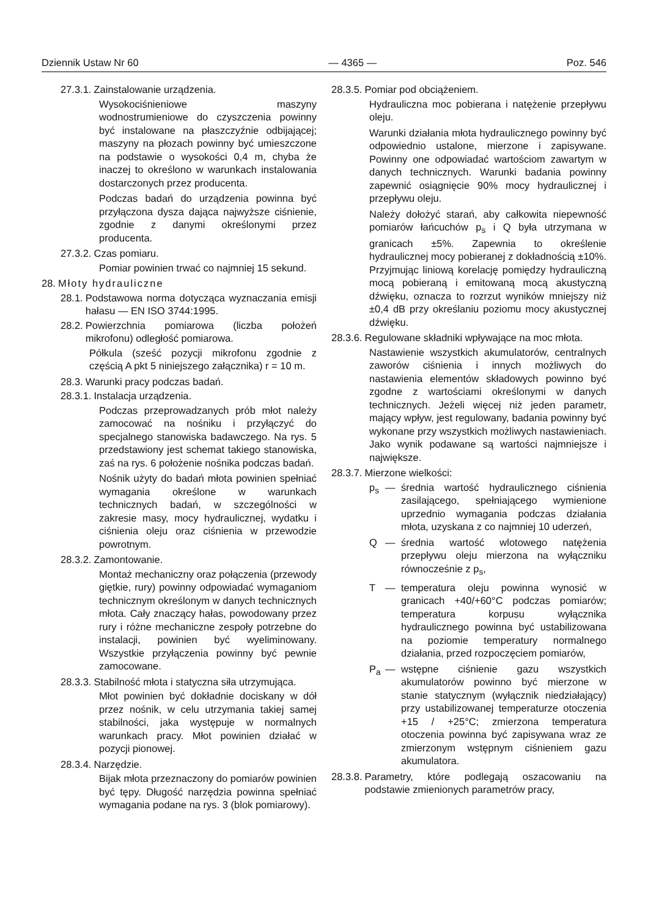Dziennik Ustaw Nr 60 — 4365 — Poz. 546
27.3.1. Zainstalowanie urządzenia.
Wysokociśnieniowe maszyny wodnostrumieniowe do czyszczenia powinny być instalowane na płaszczyźnie odbijającej; maszyny na płozach powinny być umieszczone na podstawie o wysokości 0,4 m, chyba że inaczej to określono w warunkach instalowania dostarczonych przez producenta.
Podczas badań do urządzenia powinna być przyłączona dysza dająca najwyższe ciśnienie, zgodnie z danymi określonymi przez producenta.
27.3.2. Czas pomiaru.
Pomiar powinien trwać co najmniej 15 sekund.
28. Młoty hydrauliczne
28.1. Podstawowa norma dotycząca wyznaczania emisji hałasu — EN ISO 3744:1995.
28.2. Powierzchnia pomiarowa (liczba położeń mikrofonu) odległość pomiarowa.
Półkula (sześć pozycji mikrofonu zgodnie z częścią A pkt 5 niniejszego załącznika) r = 10 m.
28.3. Warunki pracy podczas badań.
28.3.1. Instalacja urządzenia.
Podczas przeprowadzanych prób młot należy zamocować na nośniku i przyłączyć do specjalnego stanowiska badawczego. Na rys. 5 przedstawiony jest schemat takiego stanowiska, zaś na rys. 6 położenie nośnika podczas badań.
Nośnik użyty do badań młota powinien spełniać wymagania określone w warunkach technicznych badań, w szczególności w zakresie masy, mocy hydraulicznej, wydatku i ciśnienia oleju oraz ciśnienia w przewodzie powrotnym.
28.3.2. Zamontowanie.
Montaż mechaniczny oraz połączenia (przewody giętkie, rury) powinny odpowiadać wymaganiom technicznym określonym w danych technicznych młota. Cały znaczący hałas, powodowany przez rury i różne mechaniczne zespoły potrzebne do instalacji, powinien być wyeliminowany. Wszystkie przyłączenia powinny być pewnie zamocowane.
28.3.3. Stabilność młota i statyczna siła utrzymująca.
Młot powinien być dokładnie dociskany w dół przez nośnik, w celu utrzymania takiej samej stabilności, jaka występuje w normalnych warunkach pracy. Młot powinien działać w pozycji pionowej.
28.3.4. Narzędzie.
Bijak młota przeznaczony do pomiarów powinien być tępy. Długość narzędzia powinna spełniać wymagania podane na rys. 3 (blok pomiarowy).
28.3.5. Pomiar pod obciążeniem.
Hydrauliczna moc pobierana i natężenie przepływu oleju.
Warunki działania młota hydraulicznego powinny być odpowiednio ustalone, mierzone i zapisywane. Powinny one odpowiadać wartościom zawartym w danych technicznych. Warunki badania powinny zapewnić osiągnięcie 90% mocy hydraulicznej i przepływu oleju.
Należy dołożyć starań, aby całkowita niepewność pomiarów łańcuchów p<sub>s</sub> i Q była utrzymana w granicach ±5%. Zapewnia to określenie hydraulicznej mocy pobieranej z dokładnością ±10%. Przyjmując liniową korelację pomiędzy hydrauliczną mocą pobieraną i emitowaną mocą akustyczną dźwięku, oznacza to rozrzut wyników mniejszy niż ±0,4 dB przy określaniu poziomu mocy akustycznej dźwięku.
28.3.6. Regulowane składniki wpływające na moc młota.
Nastawienie wszystkich akumulatorów, centralnych zaworów ciśnienia i innych możliwych do nastawienia elementów składowych powinno być zgodne z wartościami określonymi w danych technicznych. Jeżeli więcej niż jeden parametr, mający wpływ, jest regulowany, badania powinny być wykonane przy wszystkich możliwych nastawieniach. Jako wynik podawane są wartości najmniejsze i największe.
28.3.7. Mierzone wielkości:
p<sub>s</sub> — średnia wartość hydraulicznego ciśnienia zasilającego, spełniającego wymienione uprzednio wymagania podczas działania młota, uzyskana z co najmniej 10 uderzeń,
Q — średnia wartość wlotowego natężenia przepływu oleju mierzona na wyłączniku równocześnie z p<sub>s</sub>,
T — temperatura oleju powinna wynosić w granicach +40/+60°C podczas pomiarów; temperatura korpusu wyłącznika hydraulicznego powinna być ustabilizowana na poziomie temperatury normalnego działania, przed rozpoczęciem pomiarów,
P<sub>a</sub> — wstępne ciśnienie gazu wszystkich akumulatorów powinno być mierzone w stanie statycznym (wyłącznik niedziałający) przy ustabilizowanej temperaturze otoczenia +15 / +25°C; zmierzona temperatura otoczenia powinna być zapisywana wraz ze zmierzonym wstępnym ciśnieniem gazu akumulatora.
28.3.8. Parametry, które podlegają oszacowaniu na podstawie zmienionych parametrów pracy,